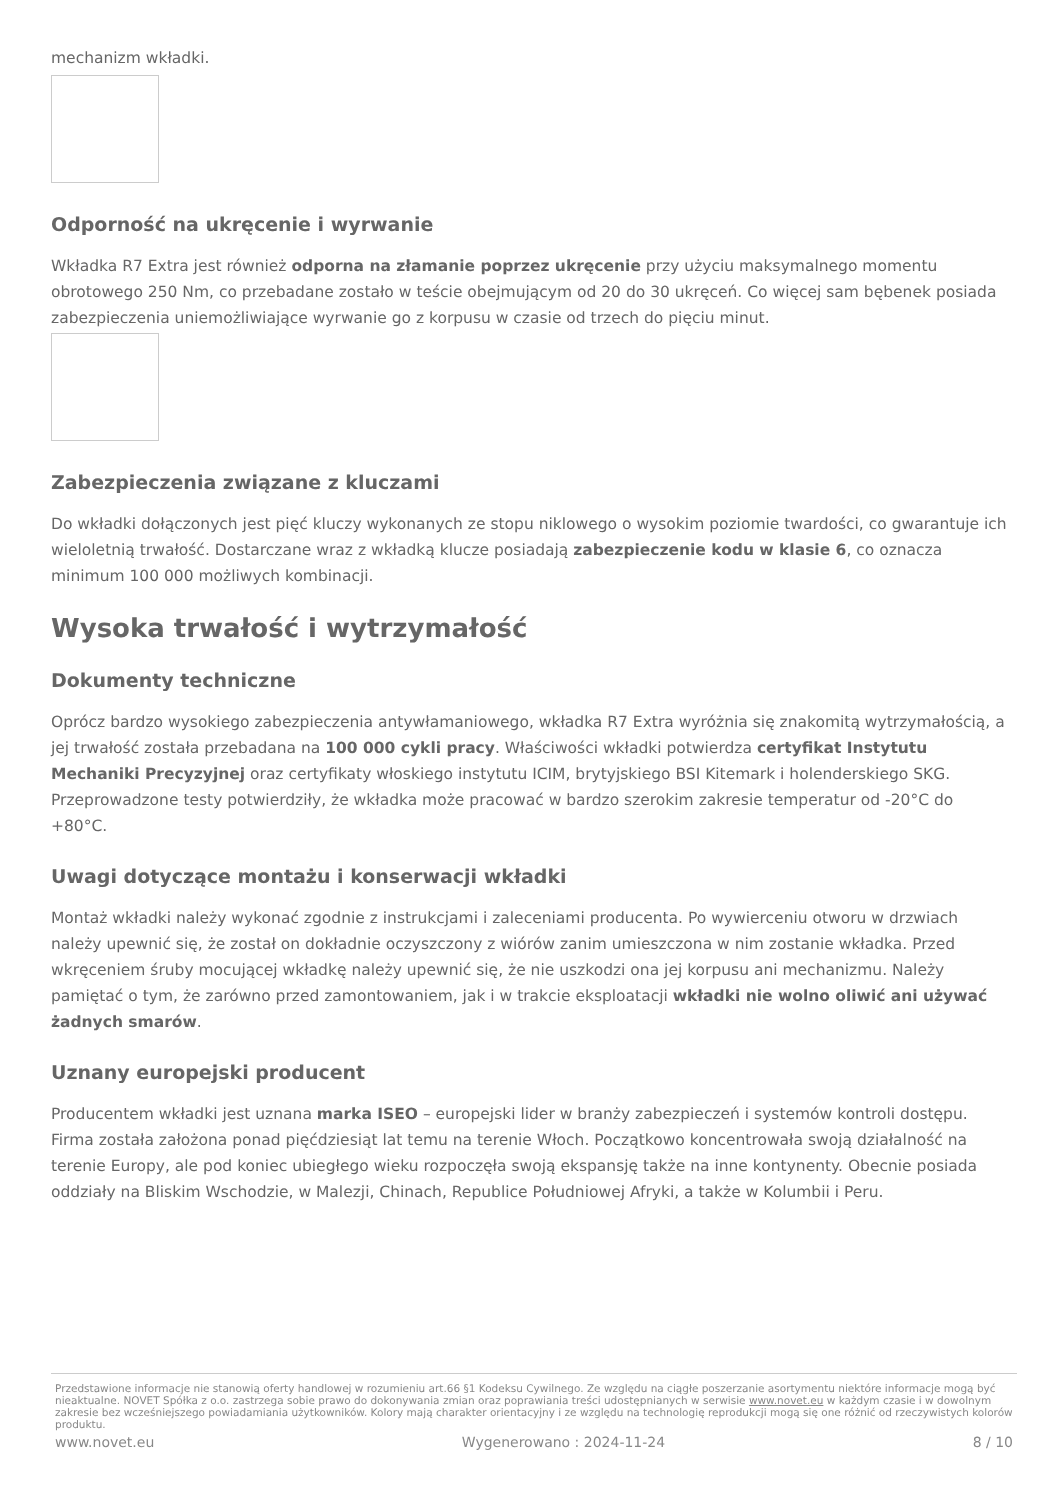mechanizm wkładki.
Odporność na ukręcenie i wyrwanie
Wkładka R7 Extra jest również odporna na złamanie poprzez ukręcenie przy użyciu maksymalnego momentu obrotowego 250 Nm, co przebadane zostało w teście obejmującym od 20 do 30 ukręceń. Co więcej sam bębenek posiada zabezpieczenia uniemożliwiające wyrwanie go z korpusu w czasie od trzech do pięciu minut.
Zabezpieczenia związane z kluczami
Do wkładki dołączonych jest pięć kluczy wykonanych ze stopu niklowego o wysokim poziomie twardości, co gwarantuje ich wieloletnią trwałość. Dostarczane wraz z wkładką klucze posiadają zabezpieczenie kodu w klasie 6, co oznacza minimum 100 000 możliwych kombinacji.
Wysoka trwałość i wytrzymałość
Dokumenty techniczne
Oprócz bardzo wysokiego zabezpieczenia antywłamaniowego, wkładka R7 Extra wyróżnia się znakomitą wytrzymałością, a jej trwałość została przebadana na 100 000 cykli pracy. Właściwości wkładki potwierdza certyfikat Instytutu Mechaniki Precyzyjnej oraz certyfikaty włoskiego instytutu ICIM, brytyjskiego BSI Kitemark i holenderskiego SKG. Przeprowadzone testy potwierdziły, że wkładka może pracować w bardzo szerokim zakresie temperatur od -20°C do +80°C.
Uwagi dotyczące montażu i konserwacji wkładki
Montaż wkładki należy wykonać zgodnie z instrukcjami i zaleceniami producenta. Po wywierceniu otworu w drzwiach należy upewnić się, że został on dokładnie oczyszczony z wiórów zanim umieszczona w nim zostanie wkładka. Przed wkręceniem śruby mocującej wkładkę należy upewnić się, że nie uszkodzi ona jej korpusu ani mechanizmu. Należy pamiętać o tym, że zarówno przed zamontowaniem, jak i w trakcie eksploatacji wkładki nie wolno oliwić ani używać żadnych smarów.
Uznany europejski producent
Producentem wkładki jest uznana marka ISEO – europejski lider w branży zabezpieczeń i systemów kontroli dostępu. Firma została założona ponad pięćdziesiąt lat temu na terenie Włoch. Początkowo koncentrowała swoją działalność na terenie Europy, ale pod koniec ubiegłego wieku rozpoczęła swoją ekspansję także na inne kontynenty. Obecnie posiada oddziały na Bliskim Wschodzie, w Malezji, Chinach, Republice Południowej Afryki, a także w Kolumbii i Peru.
Przedstawione informacje nie stanowią oferty handlowej w rozumieniu art.66 §1 Kodeksu Cywilnego. Ze względu na ciągłe poszerzanie asortymentu niektóre informacje mogą być nieaktualne. NOVET Spółka z o.o. zastrzega sobie prawo do dokonywania zmian oraz poprawiania treści udostępnianych w serwisie www.novet.eu w każdym czasie i w dowolnym zakresie bez wcześniejszego powiadamiania użytkowników. Kolory mają charakter orientacyjny i ze względu na technologię reprodukcji mogą się one różnić od rzeczywistych kolorów produktu.
www.novet.eu Wygenerowano : 2024-11-24 8 / 10